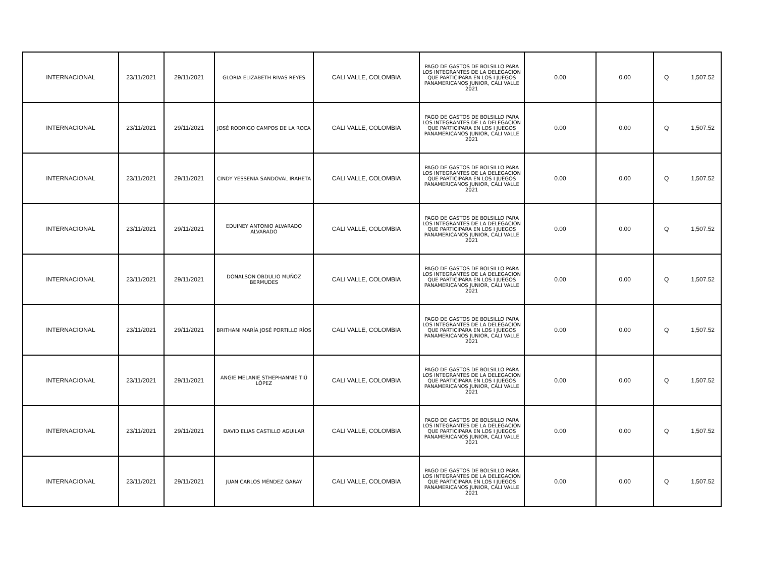| INTERNACIONAL | 23/11/2021 | 29/11/2021 | GLORIA ELIZABETH RIVAS REYES | CALI VALLE, COLOMBIA | PAGO DE GASTOS DE BOLSILLO PARA LOS INTEGRANTES DE LA DELEGACION QUE PARTICIPARA EN LOS I JUEGOS PANAMERICANOS JUNIOR, CALI VALLE 2021 | 0.00 | 0.00 | Q 1,507.52 |
| INTERNACIONAL | 23/11/2021 | 29/11/2021 | JOSÉ RODRIGO CAMPOS DE LA ROCA | CALI VALLE, COLOMBIA | PAGO DE GASTOS DE BOLSILLO PARA LOS INTEGRANTES DE LA DELEGACION QUE PARTICIPARA EN LOS I JUEGOS PANAMERICANOS JUNIOR, CALI VALLE 2021 | 0.00 | 0.00 | Q 1,507.52 |
| INTERNACIONAL | 23/11/2021 | 29/11/2021 | CINDY YESSENIA SANDOVAL IRAHETA | CALI VALLE, COLOMBIA | PAGO DE GASTOS DE BOLSILLO PARA LOS INTEGRANTES DE LA DELEGACION QUE PARTICIPARA EN LOS I JUEGOS PANAMERICANOS JUNIOR, CALI VALLE 2021 | 0.00 | 0.00 | Q 1,507.52 |
| INTERNACIONAL | 23/11/2021 | 29/11/2021 | EDUINEY ANTONIO ALVARADO ALVARADO | CALI VALLE, COLOMBIA | PAGO DE GASTOS DE BOLSILLO PARA LOS INTEGRANTES DE LA DELEGACION QUE PARTICIPARA EN LOS I JUEGOS PANAMERICANOS JUNIOR, CALI VALLE 2021 | 0.00 | 0.00 | Q 1,507.52 |
| INTERNACIONAL | 23/11/2021 | 29/11/2021 | DONALSON OBDULIO MUÑOZ BERMUDES | CALI VALLE, COLOMBIA | PAGO DE GASTOS DE BOLSILLO PARA LOS INTEGRANTES DE LA DELEGACION QUE PARTICIPARA EN LOS I JUEGOS PANAMERICANOS JUNIOR, CALI VALLE 2021 | 0.00 | 0.00 | Q 1,507.52 |
| INTERNACIONAL | 23/11/2021 | 29/11/2021 | BRITHANI MARÍA JOSÉ PORTILLO RÍOS | CALI VALLE, COLOMBIA | PAGO DE GASTOS DE BOLSILLO PARA LOS INTEGRANTES DE LA DELEGACION QUE PARTICIPARA EN LOS I JUEGOS PANAMERICANOS JUNIOR, CALI VALLE 2021 | 0.00 | 0.00 | Q 1,507.52 |
| INTERNACIONAL | 23/11/2021 | 29/11/2021 | ANGIE MELANIE STHEPHANNIE TIÚ LÓPEZ | CALI VALLE, COLOMBIA | PAGO DE GASTOS DE BOLSILLO PARA LOS INTEGRANTES DE LA DELEGACION QUE PARTICIPARA EN LOS I JUEGOS PANAMERICANOS JUNIOR, CALI VALLE 2021 | 0.00 | 0.00 | Q 1,507.52 |
| INTERNACIONAL | 23/11/2021 | 29/11/2021 | DAVID ELIAS CASTILLO AGUILAR | CALI VALLE, COLOMBIA | PAGO DE GASTOS DE BOLSILLO PARA LOS INTEGRANTES DE LA DELEGACION QUE PARTICIPARA EN LOS I JUEGOS PANAMERICANOS JUNIOR, CALI VALLE 2021 | 0.00 | 0.00 | Q 1,507.52 |
| INTERNACIONAL | 23/11/2021 | 29/11/2021 | JUAN CARLOS MÉNDEZ GARAY | CALI VALLE, COLOMBIA | PAGO DE GASTOS DE BOLSILLO PARA LOS INTEGRANTES DE LA DELEGACION QUE PARTICIPARA EN LOS I JUEGOS PANAMERICANOS JUNIOR, CALI VALLE 2021 | 0.00 | 0.00 | Q 1,507.52 |